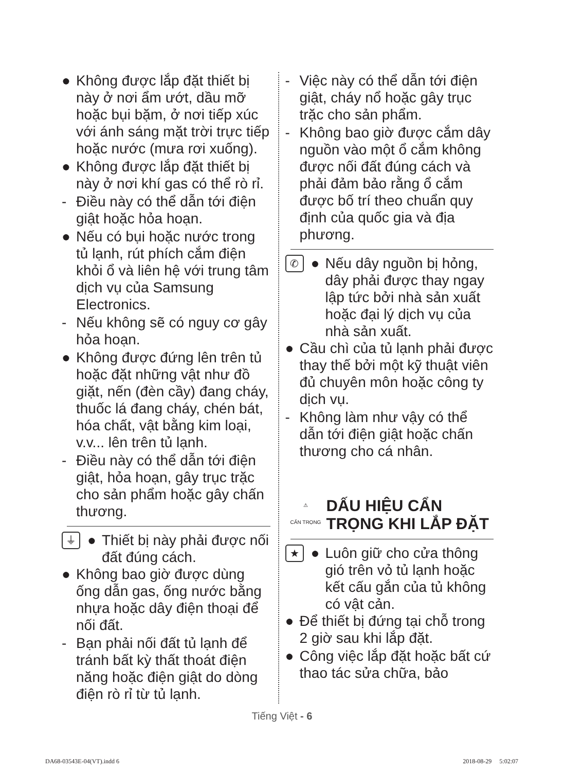● Không được lắp đặt thiết bị này ở nơi ẩm ướt, dầu mỡ hoặc bụi bặm, ở nơi tiếp xúc với ánh sáng mặt trời trực tiếp hoặc nước (mưa rơi xuống).
● Không được lắp đặt thiết bị này ở nơi khí gas có thể rò rỉ.
- Điều này có thể dẫn tới điện giật hoặc hỏa hoạn.
● Nếu có bụi hoặc nước trong tủ lạnh, rút phích cắm điện khỏi ổ và liên hệ với trung tâm dịch vụ của Samsung Electronics.
- Nếu không sẽ có nguy cơ gây hỏa hoạn.
● Không được đứng lên trên tủ hoặc đặt những vật như đồ giặt, nến (đèn cầy) đang cháy, thuốc lá đang cháy, chén bát, hóa chất, vật bằng kim loại, v.v... lên trên tủ lạnh.
- Điều này có thể dẫn tới điện giật, hỏa hoạn, gây trục trặc cho sản phẩm hoặc gây chấn thương.
⏚ ● Thiết bị này phải được nối đất đúng cách.
● Không bao giờ được dùng ống dẫn gas, ống nước bằng nhựa hoặc dây điện thoại để nối đất.
- Bạn phải nối đất tủ lạnh để tránh bất kỳ thất thoát điện năng hoặc điện giật do dòng điện rò rỉ từ tủ lạnh.
- Việc này có thể dẫn tới điện giật, cháy nổ hoặc gây trục trặc cho sản phẩm.
- Không bao giờ được cắm dây nguồn vào một ổ cắm không được nối đất đúng cách và phải đảm bảo rằng ổ cắm được bố trí theo chuẩn quy định của quốc gia và địa phương.
✆ ● Nếu dây nguồn bị hỏng, dây phải được thay ngay lập tức bởi nhà sản xuất hoặc đại lý dịch vụ của nhà sản xuất.
● Cầu chì của tủ lạnh phải được thay thế bởi một kỹ thuật viên đủ chuyên môn hoặc công ty dịch vụ.
- Không làm như vậy có thể dẫn tới điện giật hoặc chấn thương cho cá nhân.
⚠
CẨN TRỌNG
DẤU HIỆU CẨN TRỌNG KHI LẮP ĐẶT
★ ● Luôn giữ cho cửa thông gió trên vỏ tủ lạnh hoặc kết cấu gắn của tủ không có vật cản.
● Để thiết bị đứng tại chỗ trong 2 giờ sau khi lắp đặt.
● Công việc lắp đặt hoặc bất cứ thao tác sửa chữa, bảo
Tiếng Việt - 6
DA68-03543E-04(VT).indd 6 2018-08-29 5:02:07